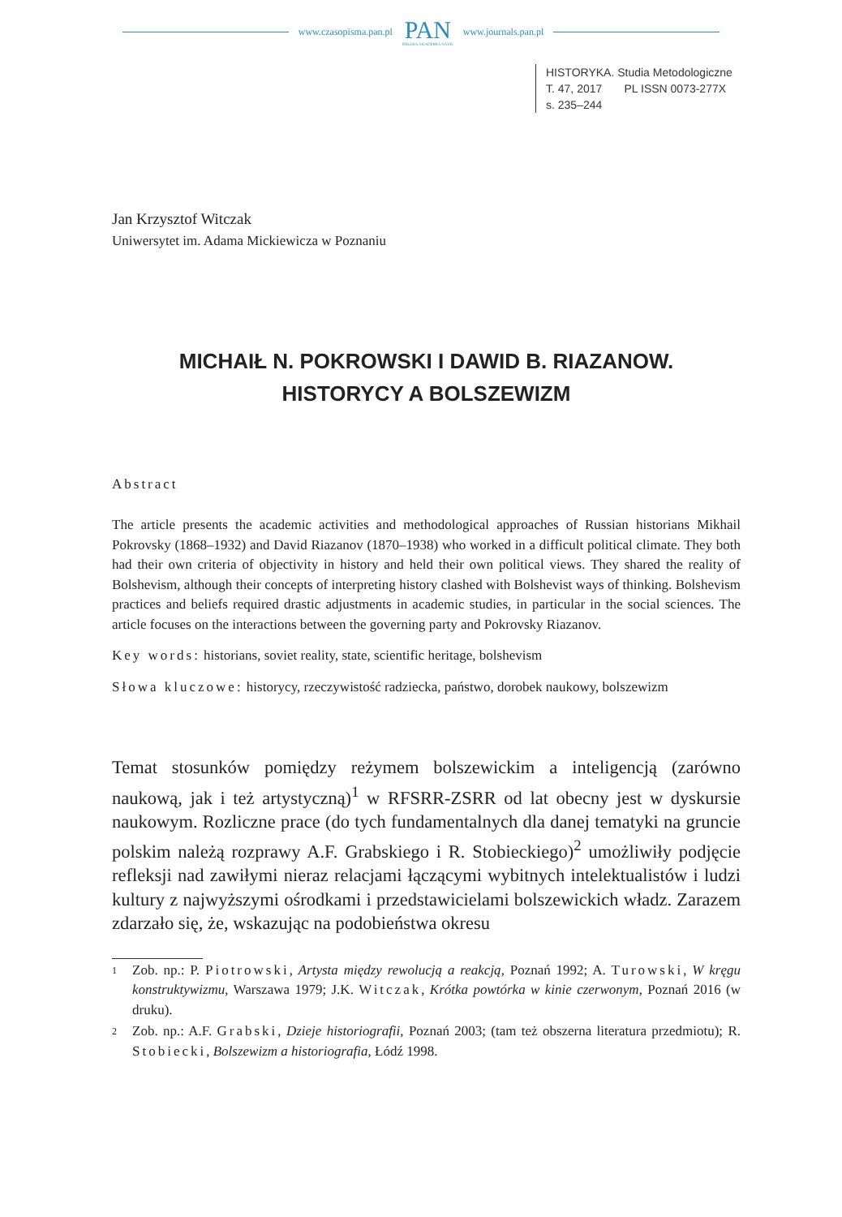www.czasopisma.pan.pl
PAN
POLSKA AKADEMIA NAUK
www.journals.pan.pl
HISTORYKA. Studia Metodologiczne
T. 47, 2017 PL ISSN 0073-277X
s. 235–244
Jan Krzysztof Witczak
Uniwersytet im. Adama Mickiewicza w Poznaniu
MICHAIŁ N. POKROWSKI I DAWID B. RIAZANOW.
HISTORYCY A BOLSZEWIZM
Abstract
The article presents the academic activities and methodological approaches of Russian historians Mikhail Pokrovsky (1868–1932) and David Riazanov (1870–1938) who worked in a difficult political climate. They both had their own criteria of objectivity in history and held their own political views. They shared the reality of Bolshevism, although their concepts of interpreting history clashed with Bolshevist ways of thinking. Bolshevism practices and beliefs required drastic adjustments in academic studies, in particular in the social sciences. The article focuses on the interactions between the governing party and Pokrovsky Riazanov.
Key words: historians, soviet reality, state, scientific heritage, bolshevism
Słowa kluczowe: historycy, rzeczywistość radziecka, państwo, dorobek naukowy, bolszewizm
Temat stosunków pomiędzy reżymem bolszewickim a inteligencją (zarówno naukową, jak i też artystyczną)<sup>1</sup> w RFSRR-ZSRR od lat obecny jest w dyskursie naukowym. Rozliczne prace (do tych fundamentalnych dla danej tematyki na gruncie polskim należą rozprawy A.F. Grabskiego i R. Stobieckiego)<sup>2</sup> umożliwiły podjęcie refleksji nad zawiłymi nieraz relacjami łączącymi wybitnych intelektualistów i ludzi kultury z najwyższymi ośrodkami i przedstawicielami bolszewickich władz. Zarazem zdarzało się, że, wskazując na podobieństwa okresu
1
Zob. np.: P. Piotrowski, Artysta między rewolucją a reakcją, Poznań 1992; A. Turowski, W kręgu konstruktywizmu, Warszawa 1979; J.K. Witczak, Krótka powtórka w kinie czerwonym, Poznań 2016 (w druku).
2
Zob. np.: A.F. Grabski, Dzieje historiografii, Poznań 2003; (tam też obszerna literatura przedmiotu); R. Stobiecki, Bolszewizm a historiografia, Łódź 1998.